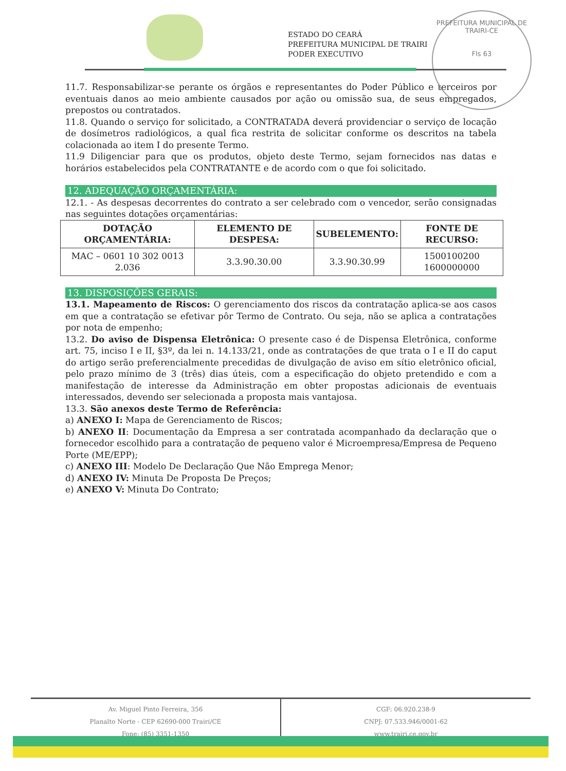ESTADO DO CEARÁ
PREFEITURA MUNICIPAL DE TRAIRI
PODER EXECUTIVO
PREFEITURA MUNICIPAL DE TRAIRI-CE
Fls 63
11.7. Responsabilizar-se perante os órgãos e representantes do Poder Público e terceiros por eventuais danos ao meio ambiente causados por ação ou omissão sua, de seus empregados, prepostos ou contratados.
11.8. Quando o serviço for solicitado, a CONTRATADA deverá providenciar o serviço de locação de dosímetros radiológicos, a qual fica restrita de solicitar conforme os descritos na tabela colacionada ao item I do presente Termo.
11.9 Diligenciar para que os produtos, objeto deste Termo, sejam fornecidos nas datas e horários estabelecidos pela CONTRATANTE e de acordo com o que foi solicitado.
12. ADEQUAÇÃO ORÇAMENTÁRIA:
12.1. - As despesas decorrentes do contrato a ser celebrado com o vencedor, serão consignadas nas seguintes dotações orçamentárias:
| DOTAÇÃO ORÇAMENTÁRIA: | ELEMENTO DE DESPESA: | SUBELEMENTO: | FONTE DE RECURSO: |
| --- | --- | --- | --- |
| MAC – 0601 10 302 0013 2.036 | 3.3.90.30.00 | 3.3.90.30.99 | 1500100200 1600000000 |
13. DISPOSIÇÕES GERAIS:
13.1. Mapeamento de Riscos: O gerenciamento dos riscos da contratação aplica-se aos casos em que a contratação se efetivar pôr Termo de Contrato. Ou seja, não se aplica a contratações por nota de empenho;
13.2. Do aviso de Dispensa Eletrônica: O presente caso é de Dispensa Eletrônica, conforme art. 75, inciso I e II, §3º, da lei n. 14.133/21, onde as contratações de que trata o I e II do caput do artigo serão preferencialmente precedidas de divulgação de aviso em sítio eletrônico oficial, pelo prazo mínimo de 3 (três) dias úteis, com a especificação do objeto pretendido e com a manifestação de interesse da Administração em obter propostas adicionais de eventuais interessados, devendo ser selecionada a proposta mais vantajosa.
13.3. São anexos deste Termo de Referência:
a) ANEXO I: Mapa de Gerenciamento de Riscos;
b) ANEXO II: Documentação da Empresa a ser contratada acompanhado da declaração que o fornecedor escolhido para a contratação de pequeno valor é Microempresa/Empresa de Pequeno Porte (ME/EPP);
c) ANEXO III: Modelo De Declaração Que Não Emprega Menor;
d) ANEXO IV: Minuta De Proposta De Preços;
e) ANEXO V: Minuta Do Contrato;
Av. Miguel Pinto Ferreira, 356
Planalto Norte - CEP 62690-000 Trairi/CE
Fone: (85) 3351-1350
CGF: 06.920.238-9
CNPJ: 07.533.946/0001-62
www.trairi.ce.gov.br